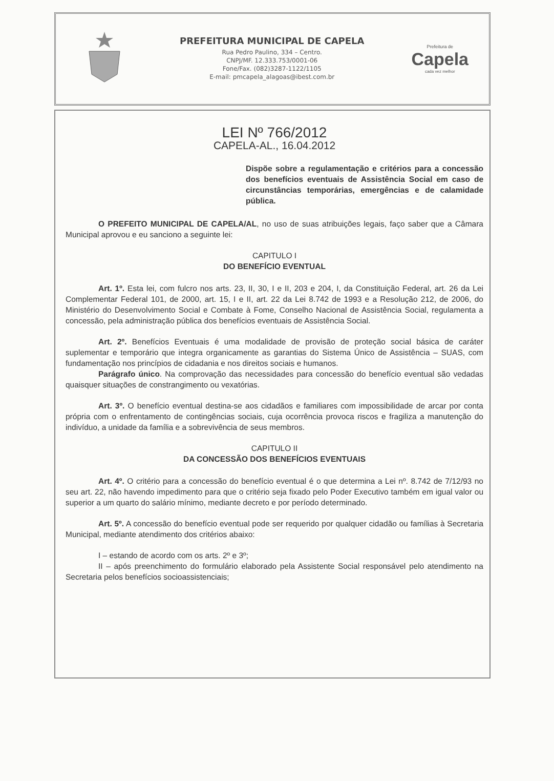PREFEITURA MUNICIPAL DE CAPELA
Rua Pedro Paulino, 334 – Centro.
CNPJ/MF. 12.333.753/0001-06
Fone/Fax. (082)3287-1122/1105
E-mail: pmcapela_alagoas@ibest.com.br
Prefeitura de
Capela
cada vez melhor
LEI Nº 766/2012
CAPELA-AL., 16.04.2012
Dispõe sobre a regulamentação e critérios para a concessão dos benefícios eventuais de Assistência Social em caso de circunstâncias temporárias, emergências e de calamidade pública.
O PREFEITO MUNICIPAL DE CAPELA/AL, no uso de suas atribuições legais, faço saber que a Câmara Municipal aprovou e eu sanciono a seguinte lei:
CAPITULO I
DO BENEFÍCIO EVENTUAL
Art. 1º. Esta lei, com fulcro nos arts. 23, II, 30, I e II, 203 e 204, I, da Constituição Federal, art. 26 da Lei Complementar Federal 101, de 2000, art. 15, I e II, art. 22 da Lei 8.742 de 1993 e a Resolução 212, de 2006, do Ministério do Desenvolvimento Social e Combate à Fome, Conselho Nacional de Assistência Social, regulamenta a concessão, pela administração pública dos benefícios eventuais de Assistência Social.
Art. 2º. Benefícios Eventuais é uma modalidade de provisão de proteção social básica de caráter suplementar e temporário que integra organicamente as garantias do Sistema Único de Assistência – SUAS, com fundamentação nos princípios de cidadania e nos direitos sociais e humanos.
Parágrafo único. Na comprovação das necessidades para concessão do benefício eventual são vedadas quaisquer situações de constrangimento ou vexatórias.
Art. 3º. O benefício eventual destina-se aos cidadãos e familiares com impossibilidade de arcar por conta própria com o enfrentamento de contingências sociais, cuja ocorrência provoca riscos e fragiliza a manutenção do indivíduo, a unidade da família e a sobrevivência de seus membros.
CAPITULO II
DA CONCESSÃO DOS BENEFÍCIOS EVENTUAIS
Art. 4º. O critério para a concessão do benefício eventual é o que determina a Lei nº. 8.742 de 7/12/93 no seu art. 22, não havendo impedimento para que o critério seja fixado pelo Poder Executivo também em igual valor ou superior a um quarto do salário mínimo, mediante decreto e por período determinado.
Art. 5º. A concessão do benefício eventual pode ser requerido por qualquer cidadão ou famílias à Secretaria Municipal, mediante atendimento dos critérios abaixo:
I – estando de acordo com os arts. 2º e 3º;
II – após preenchimento do formulário elaborado pela Assistente Social responsável pelo atendimento na Secretaria pelos benefícios socioassistenciais;